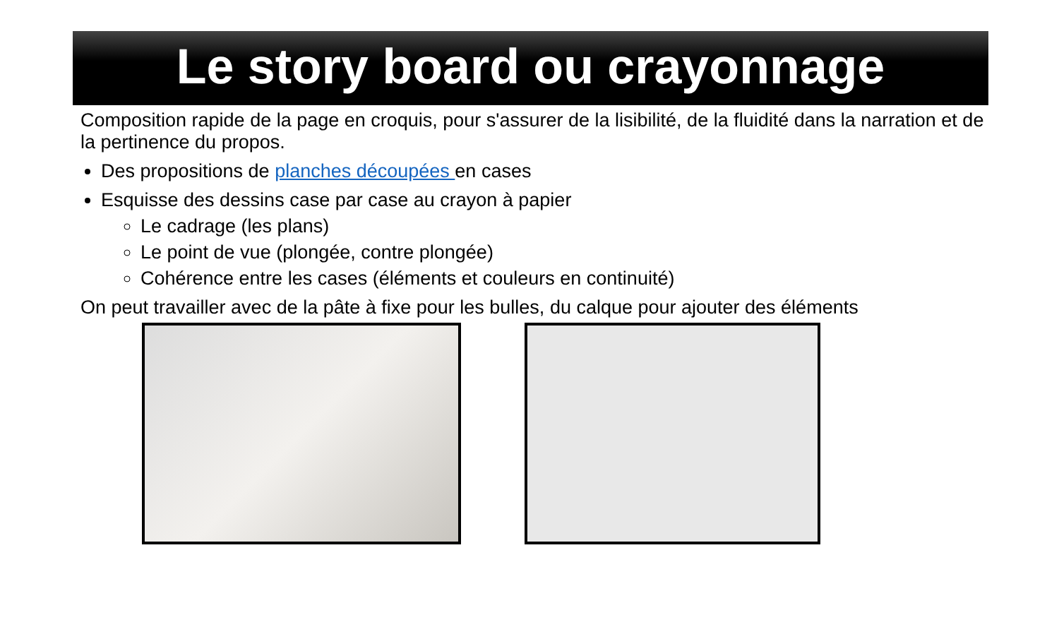Le story board ou crayonnage
Composition rapide de la page en croquis, pour s'assurer de la lisibilité, de la fluidité dans la narration et de la pertinence du propos.
Des propositions de planches découpées en cases
Esquisse des dessins case par case au crayon à papier
Le cadrage (les plans)
Le point de vue (plongée, contre plongée)
Cohérence entre les cases (éléments et couleurs en continuité)
On peut travailler avec de la pâte à fixe pour les bulles, du calque pour ajouter des éléments